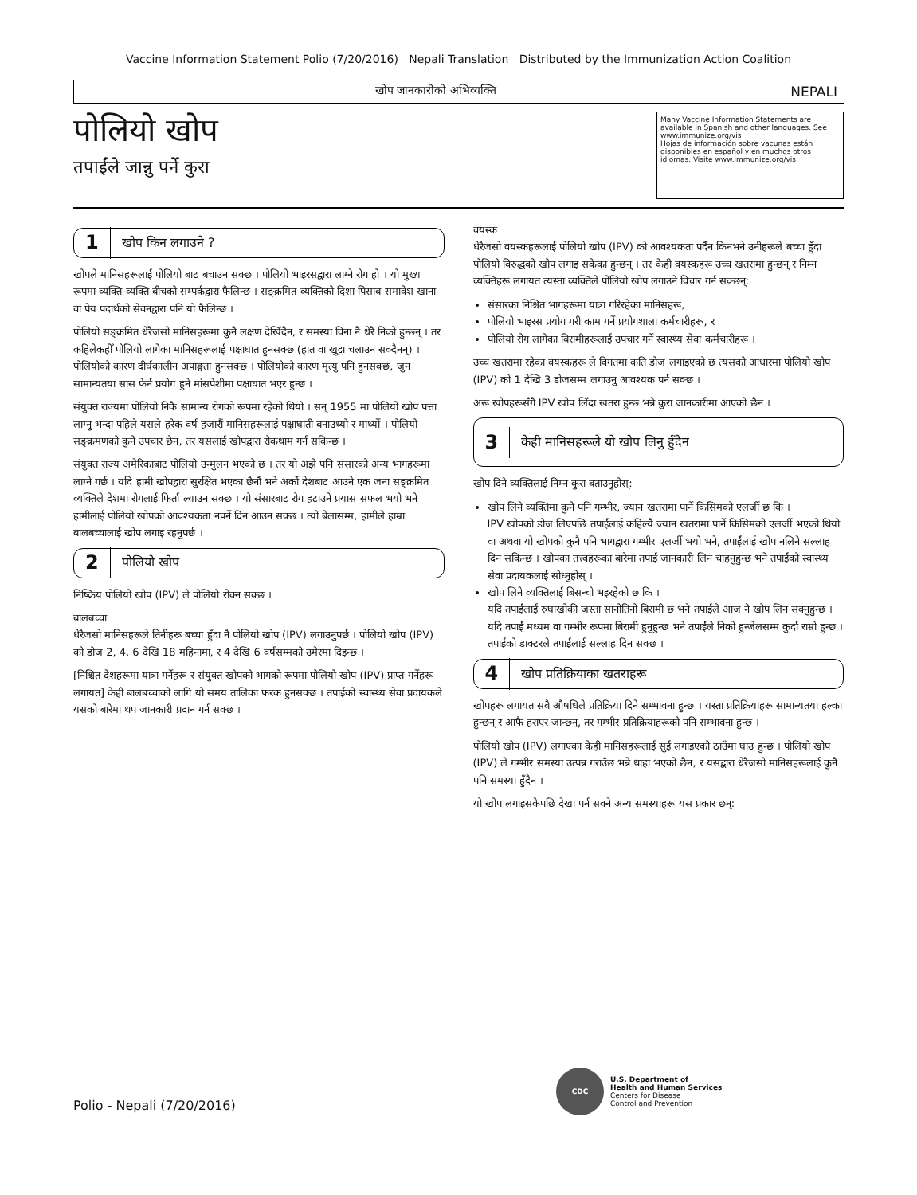Vaccine Information Statement Polio (7/20/2016) Nepali Translation Distributed by the Immunization Action Coalition
खोप जानकारीको अभिव्यक्ति NEPALI
पोलियो खोप
तपाईंले जान्नु पर्ने कुरा
Many Vaccine Information Statements are available in Spanish and other languages. See www.immunize.org/vis
Hojas de información sobre vacunas están disponibles en español y en muchos otros idiomas. Visite www.immunize.org/vis
1 खोप किन लगाउने ?
खोपले मानिसहरूलाई पोलियो बाट बचाउन सक्छ । पोलियो भाइरसद्वारा लाग्ने रोग हो । यो मुख्य रूपमा व्यक्ति-व्यक्ति बीचको सम्पर्कद्वारा फैलिन्छ । सङ्क्रमित व्यक्तिको दिशा-पिसाब समावेश खाना वा पेय पदार्थको सेवनद्वारा पनि यो फैलिन्छ ।
पोलियो सङ्क्रमित धेरैजसो मानिसहरूमा कुनै लक्षण देखिँदैन, र समस्या विना नै धेरै निको हुन्छन् । तर कहिलेकहीँ पोलियो लागेका मानिसहरूलाई पक्षाघात हुनसक्छ (हात वा खुट्टा चलाउन सक्दैनन्) । पोलियोको कारण दीर्घकालीन अपाङ्गता हुनसक्छ । पोलियोको कारण मृत्यु पनि हुनसक्छ, जुन सामान्यतया सास फेर्न प्रयोग हुने मांसपेशीमा पक्षाघात भएर हुन्छ ।
संयुक्त राज्यमा पोलियो निकै सामान्य रोगको रूपमा रहेको थियो । सन् 1955 मा पोलियो खोप पत्ता लाग्नु भन्दा पहिले यसले हरेक वर्ष हजारौं मानिसहरूलाई पक्षाघाती बनाउथ्यो र मार्थ्यो । पोलियो सङ्क्रमणको कुनै उपचार छैन, तर यसलाई खोपद्वारा रोकथाम गर्न सकिन्छ ।
संयुक्त राज्य अमेरिकाबाट पोलियो उन्मुलन भएको छ । तर यो अझै पनि संसारको अन्य भागहरूमा लाग्ने गर्छ । यदि हामी खोपद्वारा सुरक्षित भएका छैनौं भने अर्को देशबाट आउने एक जना सङ्क्रमित व्यक्तिले देशमा रोगलाई फिर्ता ल्याउन सक्छ । यो संसारबाट रोग हटाउने प्रयास सफल भयो भने हामीलाई पोलियो खोपको आवश्यकता नपर्ने दिन आउन सक्छ । त्यो बेलासम्म, हामीले हाम्रा बालबच्चालाई खोप लगाइ रहनुपर्छ ।
2 पोलियो खोप
निष्क्रिय पोलियो खोप (IPV) ले पोलियो रोक्न सक्छ ।
बालबच्चा
धेरैजसो मानिसहरूले तिनीहरू बच्चा हुँदा नै पोलियो खोप (IPV) लगाउनुपर्छ । पोलियो खोप (IPV) को डोज 2, 4, 6 देखि 18 महिनामा, र 4 देखि 6 वर्षसम्मको उमेरमा दिइन्छ ।
[निश्चित देशहरूमा यात्रा गर्नेहरू र संयुक्त खोपको भागको रूपमा पोलियो खोप (IPV) प्राप्त गर्नेहरू लगायत] केही बालबच्चाको लागि यो समय तालिका फरक हुनसक्छ । तपाईंको स्वास्थ्य सेवा प्रदायकले यसको बारेमा थप जानकारी प्रदान गर्न सक्छ ।
वयस्क
धेरैजसो वयस्कहरूलाई पोलियो खोप (IPV) को आवश्यकता पर्दैन किनभने उनीहरूले बच्चा हुँदा पोलियो विरुद्धको खोप लगाइ सकेका हुन्छन् । तर केही वयस्कहरू उच्च खतरामा हुन्छन् र निम्न व्यक्तिहरू लगायत त्यस्ता व्यक्तिले पोलियो खोप लगाउने विचार गर्न सक्छन्:
संसारका निश्चित भागहरूमा यात्रा गरिरहेका मानिसहरू,
पोलियो भाइरस प्रयोग गरी काम गर्ने प्रयोगशाला कर्मचारीहरू, र
पोलियो रोग लागेका बिरामीहरूलाई उपचार गर्ने स्वास्थ्य सेवा कर्मचारीहरू ।
उच्च खतरामा रहेका वयस्कहरू ले विगतमा कति डोज लगाइएको छ त्यसको आधारमा पोलियो खोप (IPV) को 1 देखि 3 डोजसम्म लगाउनु आवश्यक पर्न सक्छ ।
अरू खोपहरूसँगै IPV खोप लिँदा खतरा हुन्छ भन्ने कुरा जानकारीमा आएको छैन ।
3 केही मानिसहरूले यो खोप लिनु हुँदैन
खोप दिने व्यक्तिलाई निम्न कुरा बताउनुहोस्:
खोप लिने व्यक्तिमा कुनै पनि गम्भीर, ज्यान खतरामा पार्ने किसिमको एलर्जी छ कि ।
IPV खोपको डोज लिएपछि तपाईंलाई कहिल्यै ज्यान खतरामा पार्ने किसिमको एलर्जी भएको थियो वा अथवा यो खोपको कुनै पनि भागद्वारा गम्भीर एलर्जी भयो भने, तपाईंलाई खोप नलिने सल्लाह दिन सकिन्छ । खोपका तत्त्वहरूका बारेमा तपाईं जानकारी लिन चाहनुहुन्छ भने तपाईंको स्वास्थ्य सेवा प्रदायकलाई सोध्नुहोस् ।
खोप लिने व्यक्तिलाई बिसन्चो भइरहेको छ कि ।
यदि तपाईंलाई रुघाखोकी जस्ता सानोतिनो बिरामी छ भने तपाईंले आज नै खोप लिन सक्नुहुन्छ । यदि तपाईं मध्यम वा गम्भीर रूपमा बिरामी हुनुहुन्छ भने तपाईंले निको हुन्जेलसम्म कुर्दा राम्रो हुन्छ । तपाईंको डाक्टरले तपाईंलाई सल्लाह दिन सक्छ ।
4 खोप प्रतिक्रियाका खतराहरू
खोपहरू लगायत सबै औषधिले प्रतिक्रिया दिने सम्भावना हुन्छ । यस्ता प्रतिक्रियाहरू सामान्यतया हल्का हुन्छन् र आफै हराएर जान्छन्, तर गम्भीर प्रतिक्रियाहरूको पनि सम्भावना हुन्छ ।
पोलियो खोप (IPV) लगाएका केही मानिसहरूलाई सुई लगाइएको ठाउँमा घाउ हुन्छ । पोलियो खोप (IPV) ले गम्भीर समस्या उत्पन्न गराउँछ भन्ने थाहा भएको छैन, र यसद्वारा धेरैजसो मानिसहरूलाई कुनै पनि समस्या हुँदैन ।
यो खोप लगाइसकेपछि देखा पर्न सक्ने अन्य समस्याहरू यस प्रकार छन्:
Polio - Nepali (7/20/2016)
CDC
U.S. Department of
Health and Human Services
Centers for Disease
Control and Prevention